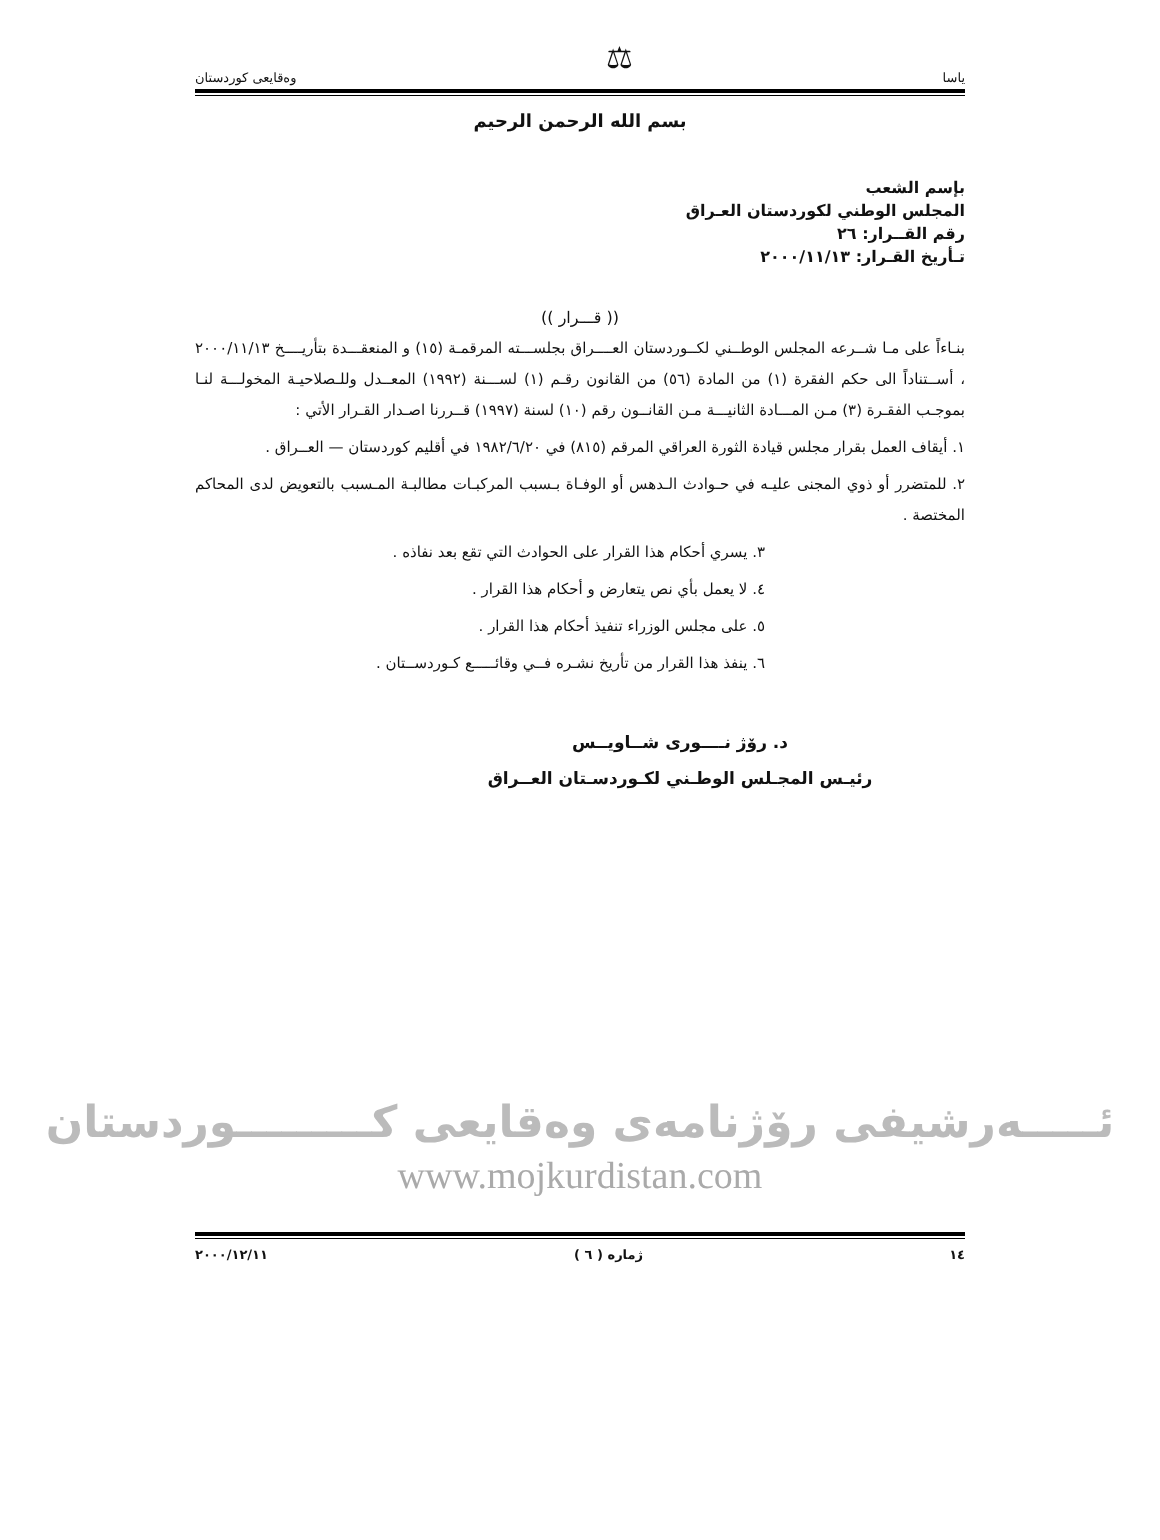ياسا ⚖ وەقايعی كوردستان
بسم الله الرحمن الرحيم
بإسم الشعب
المجلس الوطني لكوردستان العـراق
رقم القــرار: ٢٦
تـأريخ القـرار: ٢٠٠٠/١١/١٣
(( قـــرار ))
بنـاءاً على مـا شــرعه المجلس الوطــني لكــوردستان العــــراق بجلســـته المرقمـة (١٥) و المنعقـــدة بتأريــــخ ٢٠٠٠/١١/١٣ ، أســتناداً الى حكم الفقرة (١) من المادة (٥٦) من القانون رقـم (١) لســـنة (١٩٩٢) المعــدل وللـصلاحيـة المخولـــة لنـا بموجـب الفقـرة (٣) مـن المـــادة الثانيـــة مـن القانــون رقم (١٠) لسنة (١٩٩٧) قــررنا اصـدار القـرار الأتي :
١. أيقاف العمل بقرار مجلس قيادة الثورة العراقي المرقم (٨١٥) في ١٩٨٢/٦/٢٠ في أقليم كوردستان — العــراق .
٢. للمتضرر أو ذوي المجنى عليـه في حـوادث الـدهس أو الوفـاة بـسبب المركبـات مطالبـة المـسبب بالتعويض لدى المحاكم المختصة .
٣. يسري أحكام هذا القرار على الحوادث التي تقع بعد نفاذه .
٤. لا يعمل بأي نص يتعارض و أحكام هذا القرار .
٥. على مجلس الوزراء تنفيذ أحكام هذا القرار .
٦. ينفذ هذا القرار من تأريخ نشـره فــي وقائـــــع كـوردســتان .
د. رۆژ نــــوری شــاويــس
رئيـس المجـلس الوطـني لكـوردسـتان العــراق
ئـــــەرشيفی رۆژنامەی وەقايعی كـــــــــوردستان
www.mojkurdistan.com
١٤ ژماره ( ٦ ) ٢٠٠٠/١٢/١١